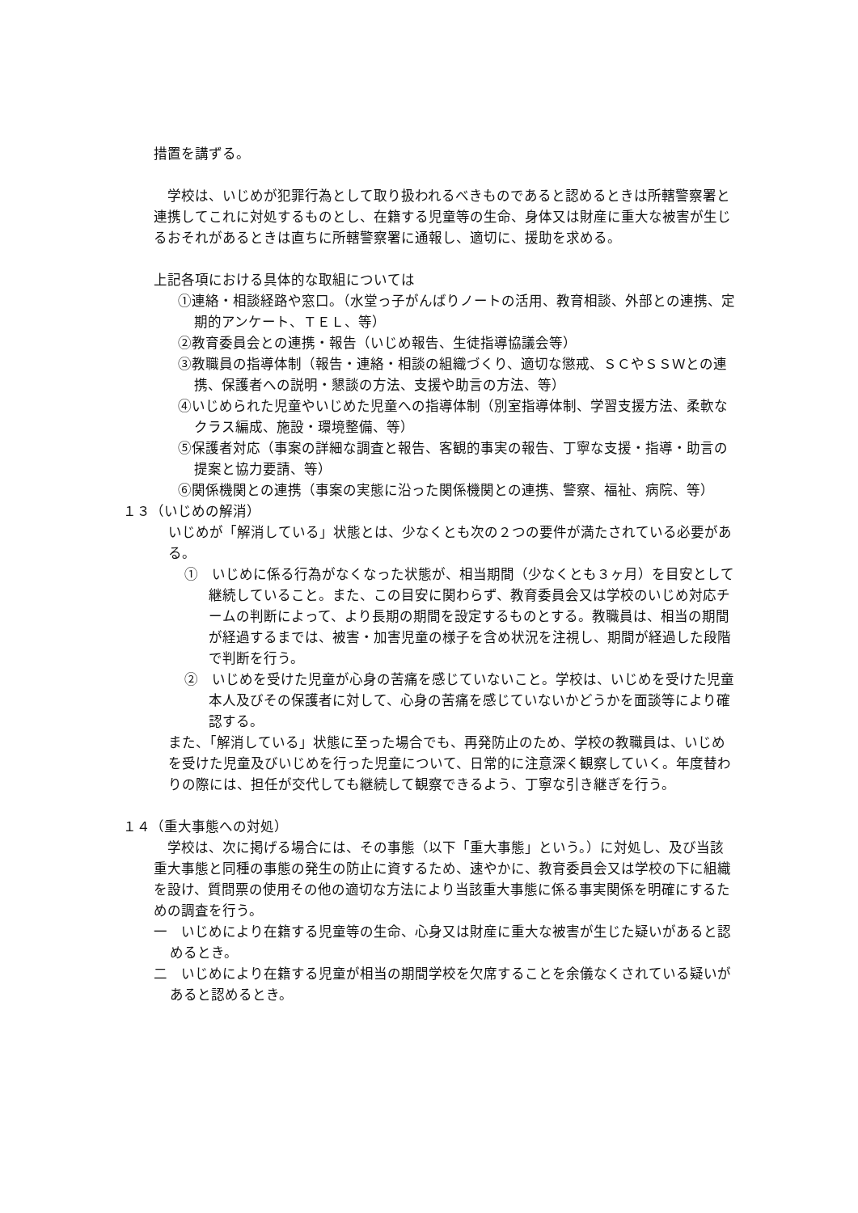措置を講ずる。
　学校は、いじめが犯罪行為として取り扱われるべきものであると認めるときは所轄警察署と連携してこれに対処するものとし、在籍する児童等の生命、身体又は財産に重大な被害が生じるおそれがあるときは直ちに所轄警察署に通報し、適切に、援助を求める。
上記各項における具体的な取組については
①連絡・相談経路や窓口。（水堂っ子がんばりノートの活用、教育相談、外部との連携、定期的アンケート、ＴＥＬ、等）
②教育委員会との連携・報告（いじめ報告、生徒指導協議会等）
③教職員の指導体制（報告・連絡・相談の組織づくり、適切な懲戒、ＳＣやＳＳＷとの連携、保護者への説明・懇談の方法、支援や助言の方法、等）
④いじめられた児童やいじめた児童への指導体制（別室指導体制、学習支援方法、柔軟なクラス編成、施設・環境整備、等）
⑤保護者対応（事案の詳細な調査と報告、客観的事実の報告、丁寧な支援・指導・助言の提案と協力要請、等）
⑥関係機関との連携（事案の実態に沿った関係機関との連携、警察、福祉、病院、等）
１３（いじめの解消）
いじめが「解消している」状態とは、少なくとも次の２つの要件が満たされている必要がある。
①　いじめに係る行為がなくなった状態が、相当期間（少なくとも３ヶ月）を目安として継続していること。また、この目安に関わらず、教育委員会又は学校のいじめ対応チームの判断によって、より長期の期間を設定するものとする。教職員は、相当の期間が経過するまでは、被害・加害児童の様子を含め状況を注視し、期間が経過した段階で判断を行う。
②　いじめを受けた児童が心身の苦痛を感じていないこと。学校は、いじめを受けた児童本人及びその保護者に対して、心身の苦痛を感じていないかどうかを面談等により確認する。
また、「解消している」状態に至った場合でも、再発防止のため、学校の教職員は、いじめを受けた児童及びいじめを行った児童について、日常的に注意深く観察していく。年度替わりの際には、担任が交代しても継続して観察できるよう、丁寧な引き継ぎを行う。
１４（重大事態への対処）
　学校は、次に掲げる場合には、その事態（以下「重大事態」という。）に対処し、及び当該重大事態と同種の事態の発生の防止に資するため、速やかに、教育委員会又は学校の下に組織を設け、質問票の使用その他の適切な方法により当該重大事態に係る事実関係を明確にするための調査を行う。
一　いじめにより在籍する児童等の生命、心身又は財産に重大な被害が生じた疑いがあると認めるとき。
二　いじめにより在籍する児童が相当の期間学校を欠席することを余儀なくされている疑いがあると認めるとき。